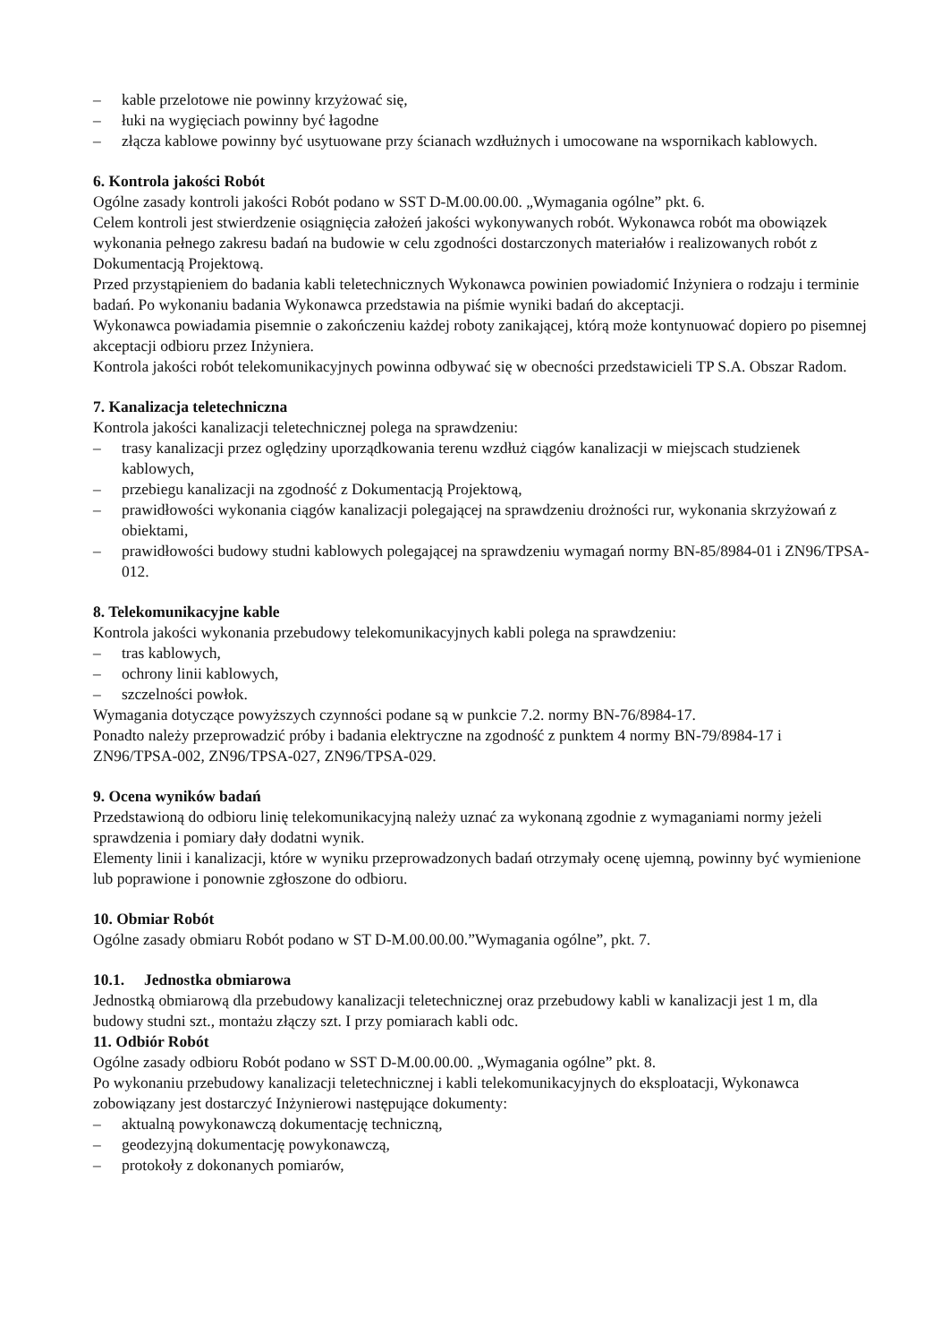– kable przelotowe nie powinny krzyżować się,
– łuki na wygięciach powinny być łagodne
– złącza kablowe powinny być usytuowane przy ścianach wzdłużnych i umocowane na wspornikach kablowych.
6. Kontrola jakości Robót
Ogólne zasady kontroli jakości Robót podano w SST D-M.00.00.00. „Wymagania ogólne” pkt. 6.
Celem kontroli jest stwierdzenie osiągnięcia założeń jakości wykonywanych robót. Wykonawca robót ma obowiązek wykonania pełnego zakresu badań na budowie w celu zgodności dostarczonych materiałów i realizowanych robót z Dokumentacją Projektową.
Przed przystąpieniem do badania kabli teletechnicznych Wykonawca powinien powiadomić Inżyniera o rodzaju i terminie badań. Po wykonaniu badania Wykonawca przedstawia na piśmie wyniki badań do akceptacji.
Wykonawca powiadamia pisemnie o zakończeniu każdej roboty zanikającej, którą może kontynuować dopiero po pisemnej akceptacji odbioru przez Inżyniera.
Kontrola jakości robót telekomunikacyjnych powinna odbywać się w obecności przedstawicieli TP S.A. Obszar Radom.
7. Kanalizacja teletechniczna
Kontrola jakości kanalizacji teletechnicznej polega na sprawdzeniu:
– trasy kanalizacji przez oględziny uporządkowania terenu wzdłuż ciągów kanalizacji w miejscach studzienek kablowych,
– przebiegu kanalizacji na zgodność z Dokumentacją Projektową,
– prawidłowości wykonania ciągów kanalizacji polegającej na sprawdzeniu drożności rur, wykonania skrzyżowań z obiektami,
– prawidłowości budowy studni kablowych polegającej na sprawdzeniu wymagań normy BN-85/8984-01 i ZN96/TPSA-012.
8. Telekomunikacyjne kable
Kontrola jakości wykonania przebudowy telekomunikacyjnych kabli polega na sprawdzeniu:
– tras kablowych,
– ochrony linii kablowych,
– szczelności powłok.
Wymagania dotyczące powyższych czynności podane są w punkcie 7.2. normy BN-76/8984-17.
Ponadto należy przeprowadzić próby i badania elektryczne na zgodność z punktem 4 normy BN-79/8984-17 i ZN96/TPSA-002, ZN96/TPSA-027, ZN96/TPSA-029.
9. Ocena wyników badań
Przedstawioną do odbioru linię telekomunikacyjną należy uznać za wykonaną zgodnie z wymaganiami normy jeżeli sprawdzenia i pomiary dały dodatni wynik.
Elementy linii i kanalizacji, które w wyniku przeprowadzonych badań otrzymały ocenę ujemną, powinny być wymienione lub poprawione i ponownie zgłoszone do odbioru.
10. Obmiar Robót
Ogólne zasady obmiaru Robót podano w ST D-M.00.00.00.”Wymagania ogólne”, pkt. 7.
10.1. Jednostka obmiarowa
Jednostką obmiarową dla przebudowy kanalizacji teletechnicznej oraz przebudowy kabli w kanalizacji jest 1 m, dla budowy studni szt., montażu złączy szt. I przy pomiarach kabli odc.
11. Odbiór Robót
Ogólne zasady odbioru Robót podano w SST D-M.00.00.00. „Wymagania ogólne” pkt. 8.
Po wykonaniu przebudowy kanalizacji teletechnicznej i kabli telekomunikacyjnych do eksploatacji, Wykonawca zobowiązany jest dostarczyć Inżynierowi następujące dokumenty:
– aktualną powykonawczą dokumentację techniczną,
– geodezyjną dokumentację powykonawczą,
– protokoły z dokonanych pomiarów,